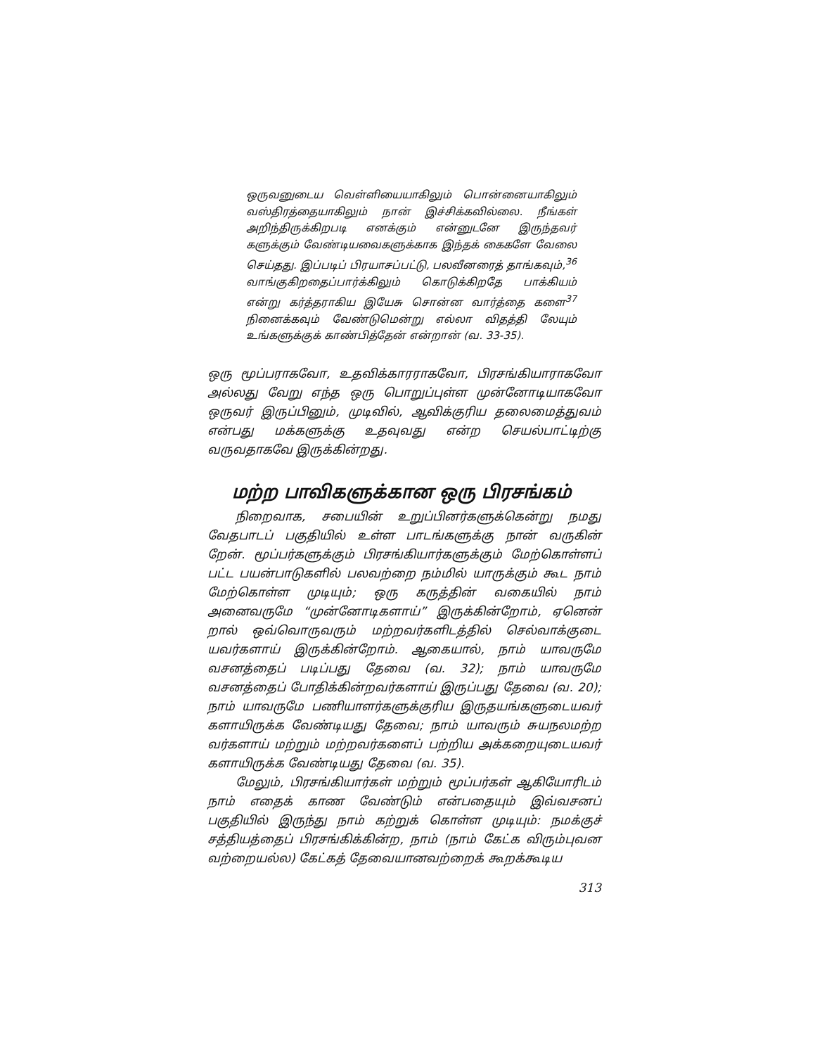ஒருவனுடைய வெள்ளியையாகிலும் பொன்னையாகிலும் வஸ்திரத்தையாகிலும் நான் இச்சிக்கவில்லை. நீங்கள் அறிந்திருக்கிறபடி எனக்கும் என்னுடனே இருந்தவர் களுக்கும் வேண்டியவைகளுக்காக இந்தக் கைகளே வேலை செய்தது. இப்படிப் பிரயாசப்பட்டு, பலவீனரைத் தாங்கவும்,<sup>36</sup> வாங்குகிறதைப்பார்க்கிலும் கொடுக்கிறதே பாக்கியம் என்று கர்த்தராகிய இயேசு சொன்ன வார்த்தை களை<sup>37</sup> நினைக்கவும் வேண்டுமென்று எல்லா விதத்தி லேயும் உங்களுக்குக் காண்பித்தேன் என்றான் (வ. 33-35).
ஒரு மூப்பராகவோ, உதவிக்காரராகவோ, பிரசங்கியாராகவோ அல்லது வேறு எந்த ஒரு பொறுப்புள்ள முன்னோடியாகவோ ஒருவர் இருப்பினும், முடிவில், ஆவிக்குரிய தலைமைத்துவம் என்பது மக்களுக்கு உதவுவது என்ற செயல்பாட்டிற்கு வருவதாகவே இருக்கின்றது.
மற்ற பாவிகளுக்கான ஒரு பிரசங்கம்
நிறைவாக, சபையின் உறுப்பினர்களுக்கென்று நமது வேதபாடப் பகுதியில் உள்ள பாடங்களுக்கு நான் வருகின் றேன். மூப்பர்களுக்கும் பிரசங்கியார்களுக்கும் மேற்கொள்ளப் பட்ட பயன்பாடுகளில் பலவற்றை நம்மில் யாருக்கும் கூட நாம் மேற்கொள்ள முடியும்; ஒரு கருத்தின் வகையில் நாம் அனைவருமே “முன்னோடிகளாய்” இருக்கின்றோம், ஏனென் றால் ஒவ்வொருவரும் மற்றவர்களிடத்தில் செல்வாக்குடை யவர்களாய் இருக்கின்றோம். ஆகையால், நாம் யாவருமே வசனத்தைப் படிப்பது தேவை (வ. 32); நாம் யாவருமே வசனத்தைப் போதிக்கின்றவர்களாய் இருப்பது தேவை (வ. 20); நாம் யாவருமே பணியாளர்களுக்குரிய இருதயங்களுடையவர் களாயிருக்க வேண்டியது தேவை; நாம் யாவரும் சுயநலமற்ற வர்களாய் மற்றும் மற்றவர்களைப் பற்றிய அக்கறையுடையவர் களாயிருக்க வேண்டியது தேவை (வ. 35).
மேலும், பிரசங்கியார்கள் மற்றும் மூப்பர்கள் ஆகியோரிடம் நாம் எதைக் காண வேண்டும் என்பதையும் இவ்வசனப் பகுதியில் இருந்து நாம் கற்றுக் கொள்ள முடியும்: நமக்குச் சத்தியத்தைப் பிரசங்கிக்கின்ற, நாம் (நாம் கேட்க விரும்புவன வற்றையல்ல) கேட்கத் தேவையானவற்றைக் கூறக்கூடிய
313